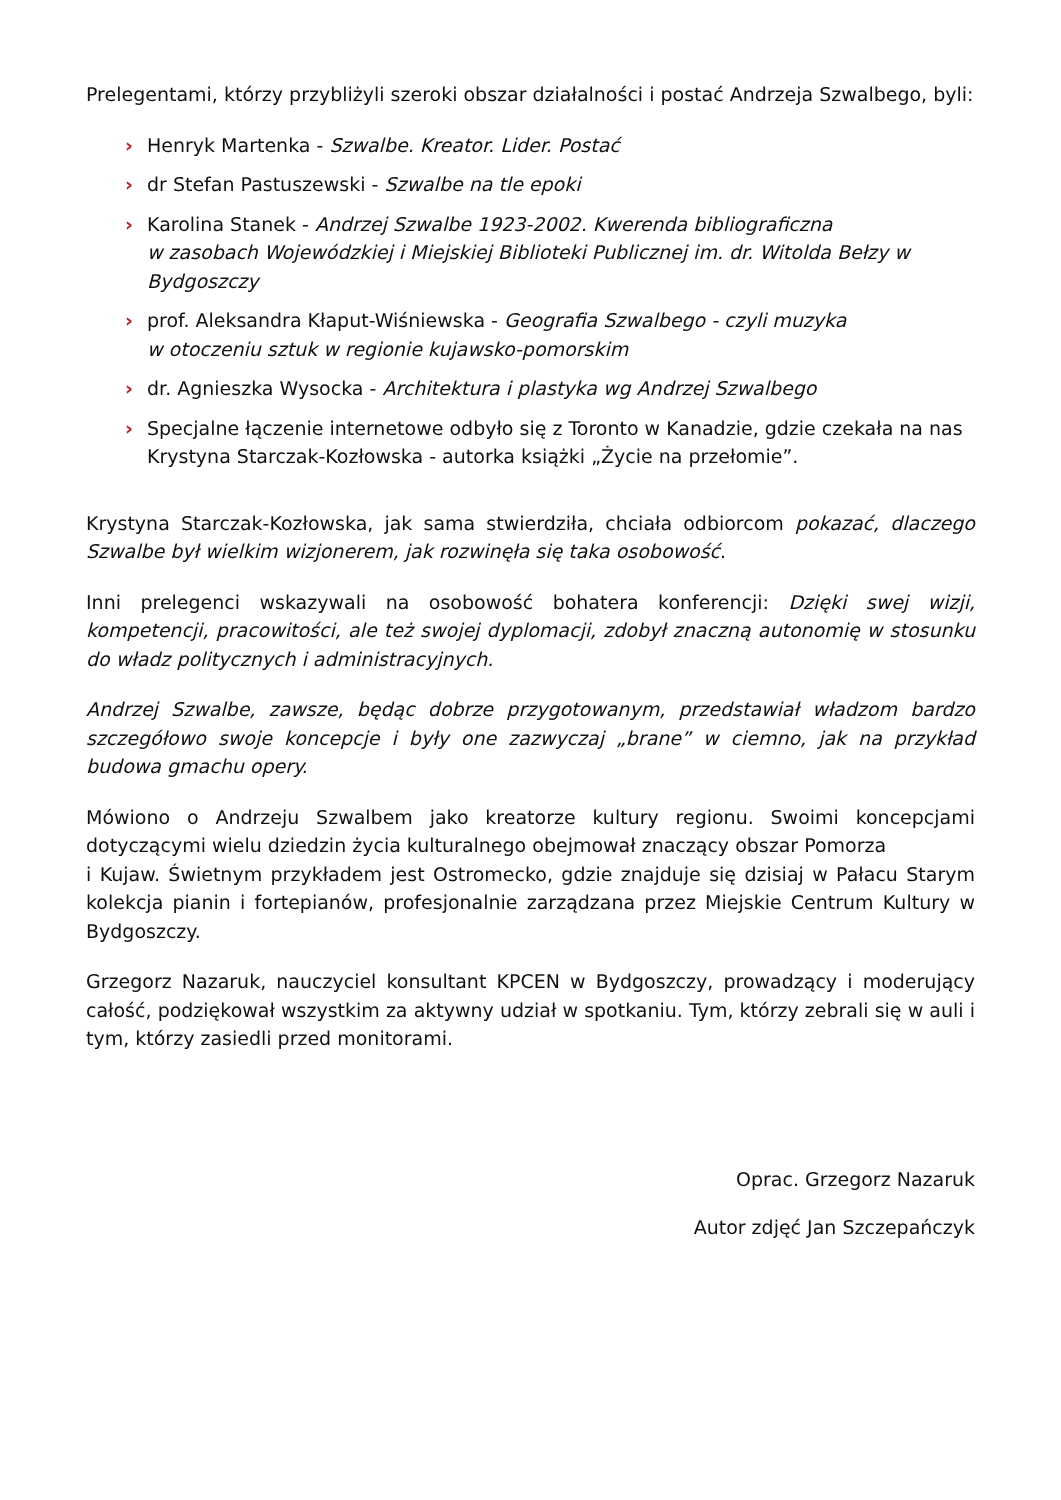Prelegentami, którzy przybliżyli szeroki obszar działalności i postać Andrzeja Szwalbego, byli:
› Henryk Martenka - Szwalbe. Kreator. Lider. Postać
› dr Stefan Pastuszewski - Szwalbe na tle epoki
› Karolina Stanek - Andrzej Szwalbe 1923-2002. Kwerenda bibliograficzna
w zasobach Wojewódzkiej i Miejskiej Biblioteki Publicznej im. dr. Witolda Bełzy w Bydgoszczy
› prof. Aleksandra Kłaput-Wiśniewska - Geografia Szwalbego - czyli muzyka
w otoczeniu sztuk w regionie kujawsko-pomorskim
› dr. Agnieszka Wysocka - Architektura i plastyka wg Andrzej Szwalbego
› Specjalne łączenie internetowe odbyło się z Toronto w Kanadzie, gdzie czekała na nas Krystyna Starczak-Kozłowska - autorka książki „Życie na przełomie”.
Krystyna Starczak-Kozłowska, jak sama stwierdziła, chciała odbiorcom pokazać, dlaczego Szwalbe był wielkim wizjonerem, jak rozwinęła się taka osobowość.
Inni prelegenci wskazywali na osobowość bohatera konferencji: Dzięki swej wizji, kompetencji, pracowitości, ale też swojej dyplomacji, zdobył znaczną autonomię w stosunku do władz politycznych i administracyjnych.
Andrzej Szwalbe, zawsze, będąc dobrze przygotowanym, przedstawiał władzom bardzo szczegółowo swoje koncepcje i były one zazwyczaj „brane” w ciemno, jak na przykład budowa gmachu opery.
Mówiono o Andrzeju Szwalbem jako kreatorze kultury regionu. Swoimi koncepcjami dotyczącymi wielu dziedzin życia kulturalnego obejmował znaczący obszar Pomorza
i Kujaw. Świetnym przykładem jest Ostromecko, gdzie znajduje się dzisiaj w Pałacu Starym kolekcja pianin i fortepianów, profesjonalnie zarządzana przez Miejskie Centrum Kultury w Bydgoszczy.
Grzegorz Nazaruk, nauczyciel konsultant KPCEN w Bydgoszczy, prowadzący i moderujący całość, podziękował wszystkim za aktywny udział w spotkaniu. Tym, którzy zebrali się w auli i tym, którzy zasiedli przed monitorami.
Oprac. Grzegorz Nazaruk
Autor zdjęć Jan Szczepańczyk